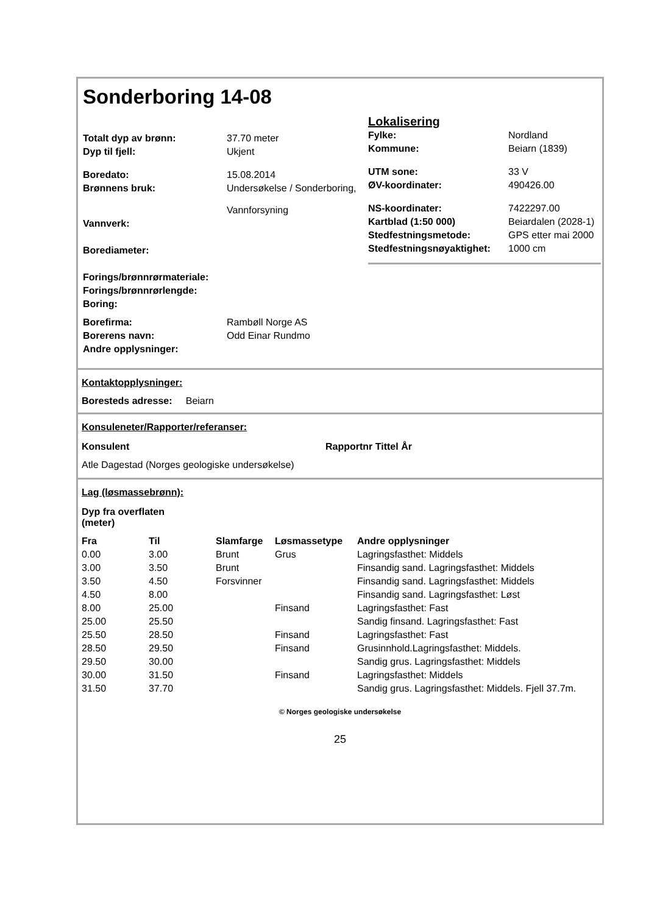Sonderboring 14-08
| Totalt dyp av brønn: | 37.70 meter |
| Dyp til fjell: | Ukjent |
| Boredato: | 15.08.2014 |
| Brønnens bruk: | Undersøkelse / Sonderboring, Vannforsyning |
| Vannverk: | |
| Borediameter: | |
| Forings/brønnrørmateriale: | |
| Forings/brønnrørlengde: | |
| Boring: | |
| Borefirma: | Rambøll Norge AS |
| Borerens navn: | Odd Einar Rundmo |
| Andre opplysninger: | |
Lokalisering
| Fylke: | Nordland |
| Kommune: | Beiarn (1839) |
| UTM sone: | 33 V |
| ØV-koordinater: | 490426.00 |
| NS-koordinater: | 7422297.00 |
| Kartblad (1:50 000) | Beiardalen (2028-1) |
| Stedfestningsmetode: | GPS etter mai 2000 |
| Stedfestningsnøyaktighet: | 1000 cm |
Kontaktopplysninger:
Boresteds adresse: Beiarn
Konsuleneter/Rapporter/referanser:
| Konsulent | Rapportnr Tittel År |
| --- | --- |
| Atle Dagestad (Norges geologiske undersøkelse) | |
Lag (løsmassebrønn):
| Dyp fra overflaten (meter) | | | | |
| --- | --- | --- | --- | --- |
| Fra | Til | Slamfarge | Løsmassetype | Andre opplysninger |
| 0.00 | 3.00 | Brunt | Grus | Lagringsfasthet: Middels |
| 3.00 | 3.50 | Brunt | | Finsandig sand. Lagringsfasthet: Middels |
| 3.50 | 4.50 | Forsvinner | | Finsandig sand. Lagringsfasthet: Middels |
| 4.50 | 8.00 | | | Finsandig sand. Lagringsfasthet: Løst |
| 8.00 | 25.00 | | Finsand | Lagringsfasthet: Fast |
| 25.00 | 25.50 | | | Sandig finsand. Lagringsfasthet: Fast |
| 25.50 | 28.50 | | Finsand | Lagringsfasthet: Fast |
| 28.50 | 29.50 | | Finsand | Grusinnhold.Lagringsfasthet: Middels. |
| 29.50 | 30.00 | | | Sandig grus. Lagringsfasthet: Middels |
| 30.00 | 31.50 | | Finsand | Lagringsfasthet: Middels |
| 31.50 | 37.70 | | | Sandig grus. Lagringsfasthet: Middels. Fjell 37.7m. |
© Norges geologiske undersøkelse
25